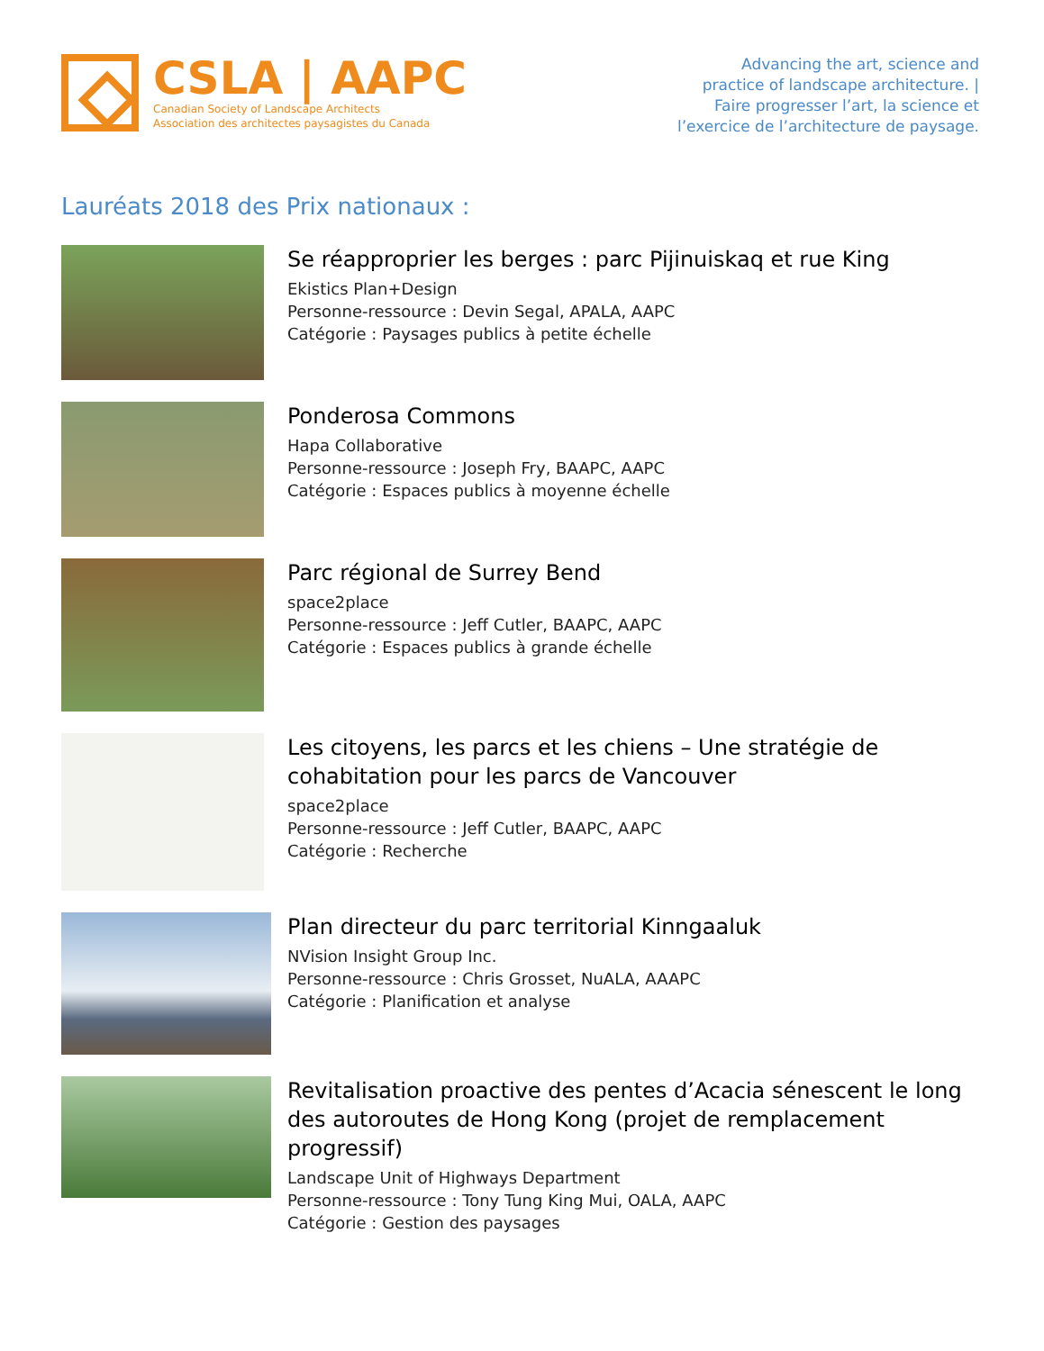CSLA | AAPC
Canadian Society of Landscape Architects
Association des architectes paysagistes du Canada
Advancing the art, science and
practice of landscape architecture. |
Faire progresser l’art, la science et
l’exercice de l’architecture de paysage.
Lauréats 2018 des Prix nationaux :
Se réapproprier les berges : parc Pijinuiskaq et rue King
Ekistics Plan+Design
Personne-ressource : Devin Segal, APALA, AAPC
Catégorie : Paysages publics à petite échelle
Ponderosa Commons
Hapa Collaborative
Personne-ressource : Joseph Fry, BAAPC, AAPC
Catégorie : Espaces publics à moyenne échelle
Parc régional de Surrey Bend
space2place
Personne-ressource : Jeff Cutler, BAAPC, AAPC
Catégorie : Espaces publics à grande échelle
Les citoyens, les parcs et les chiens – Une stratégie de cohabitation pour les parcs de Vancouver
space2place
Personne-ressource : Jeff Cutler, BAAPC, AAPC
Catégorie : Recherche
Plan directeur du parc territorial Kinngaaluk
NVision Insight Group Inc.
Personne-ressource : Chris Grosset, NuALA, AAAPC
Catégorie : Planification et analyse
Revitalisation proactive des pentes d’Acacia sénescent le long des autoroutes de Hong Kong (projet de remplacement progressif)
Landscape Unit of Highways Department
Personne-ressource : Tony Tung King Mui, OALA, AAPC
Catégorie : Gestion des paysages